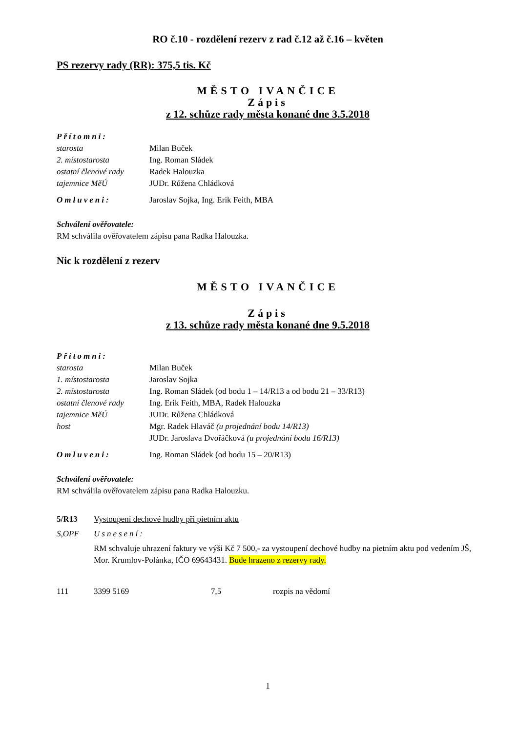RO č.10 - rozdělení rezerv z rad č.12 až č.16 – květen
PS rezervy rady (RR): 375,5 tis. Kč
MĚSTO IVANČICE
Zápis
z 12. schůze rady města konané dne 3.5.2018
| Přítomni: | |
| starosta | Milan Buček |
| 2. místostarosta | Ing. Roman Sládek |
| ostatní členové rady | Radek Halouzka |
| tajemnice MěÚ | JUDr. Růžena Chládková |
| Omluveni: | Jaroslav Sojka, Ing. Erik Feith, MBA |
Schválení ověřovatele:
RM schválila ověřovatelem zápisu pana Radka Halouzka.
Nic k rozdělení z rezerv
MĚSTO IVANČICE
Zápis
z 13. schůze rady města konané dne 9.5.2018
| Přítomni: | |
| starosta | Milan Buček |
| 1. místostarosta | Jaroslav Sojka |
| 2. místostarosta | Ing. Roman Sládek (od bodu 1 – 14/R13 a od bodu 21 – 33/R13) |
| ostatní členové rady | Ing. Erik Feith, MBA, Radek Halouzka |
| tajemnice MěÚ | JUDr. Růžena Chládková |
| host | Mgr. Radek Hlaváč (u projednání bodu 14/R13) JUDr. Jaroslava Dvořáčková (u projednání bodu 16/R13) |
| Omluveni: | Ing. Roman Sládek (od bodu 15 – 20/R13) |
Schválení ověřovatele:
RM schválila ověřovatelem zápisu pana Radka Halouzku.
| 5/R13 | Vystoupení dechové hudby při pietním aktu |
| S,OPF | Usnesení: |
| | RM schvaluje uhrazení faktury ve výši Kč 7 500,- za vystoupení dechové hudby na pietním aktu pod vedením JŠ, Mor. Krumlov-Polánka, IČO 69643431. Bude hrazeno z rezervy rady. |
| 111 | 3399 5169 | 7,5 | rozpis na vědomí |
1